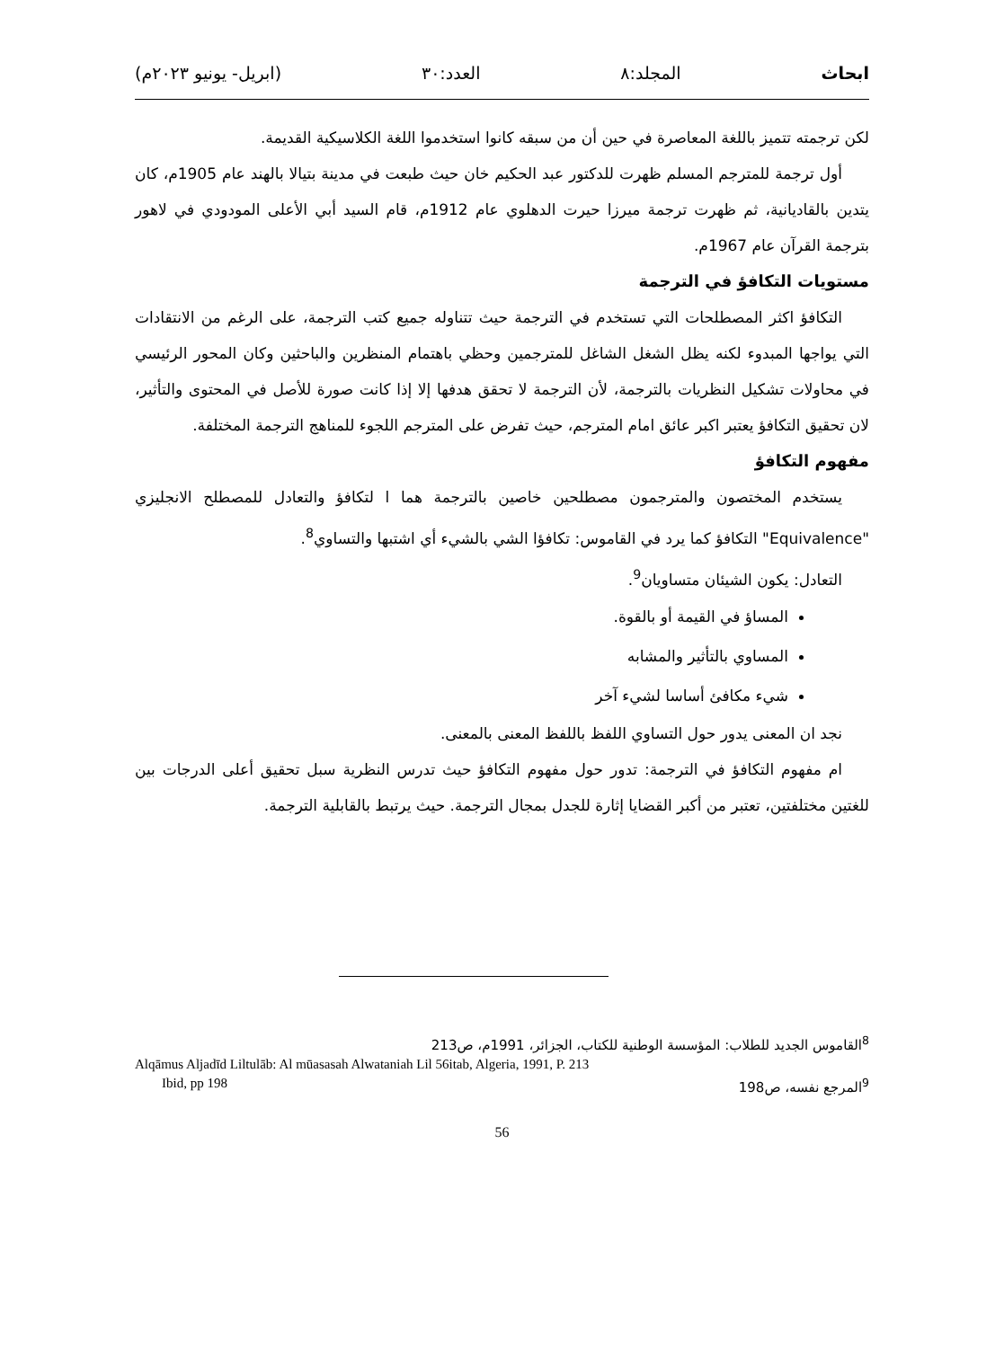ابحاث المجلد:٨ العدد:٣٠ (ابريل- يونيو ٢٠٢٣م)
لكن ترجمته تتميز باللغة المعاصرة في حين أن من سبقه كانوا استخدموا اللغة الكلاسيكية القديمة.
أول ترجمة للمترجم المسلم ظهرت للدكتور عبد الحكيم خان حيث طبعت في مدينة بتيالا بالهند عام 1905م، كان يتدين بالقاديانية، ثم ظهرت ترجمة ميرزا حيرت الدهلوي عام 1912م، قام السيد أبي الأعلى المودودي في لاهور بترجمة القرآن عام 1967م.
مستويات التكافؤ في الترجمة
التكافؤ اكثر المصطلحات التي تستخدم في الترجمة حيث تتناوله جميع كتب الترجمة، على الرغم من الانتقادات التي يواجها المبدوء لكنه يظل الشغل الشاغل للمترجمين وحظي باهتمام المنظرين والباحثين وكان المحور الرئيسي في محاولات تشكيل النظريات بالترجمة، لأن الترجمة لا تحقق هدفها إلا إذا كانت صورة للأصل في المحتوى والتأثير، لان تحقيق التكافؤ يعتبر اكبر عائق امام المترجم، حيث تفرض على المترجم اللجوء للمناهج الترجمة المختلفة.
مفهوم التكافؤ
يستخدم المختصون والمترجمون مصطلحين خاصين بالترجمة هما ا لتكافؤ والتعادل للمصطلح الانجليزي "Equivalence" التكافؤ كما يرد في القاموس: تكافؤا الشي بالشيء أي اشتبها والتساوي<sup>8</sup>.
التعادل: يكون الشيئان متساويان<sup>9</sup>.
المساؤ في القيمة أو بالقوة.
المساوي بالتأثير والمشابه
شيء مكافئ أساسا لشيء آخر
نجد ان المعنى يدور حول التساوي اللفظ باللفظ المعنى بالمعنى.
ام مفهوم التكافؤ في الترجمة: تدور حول مفهوم التكافؤ حيث تدرس النظرية سبل تحقيق أعلى الدرجات بين للغتين مختلفتين، تعتبر من أكبر القضايا إثارة للجدل بمجال الترجمة. حيث يرتبط بالقابلية الترجمة.
<sup>8</sup> القاموس الجديد للطلاب: المؤسسة الوطنية للكتاب، الجزائر، 1991م، ص213
Alqāmus Aljadīd Liltulāb: Al mūasasah Alwataniah Lil 56itab, Algeria, 1991, P. 213
<sup>9</sup> المرجع نفسه، ص198 Ibid, pp 198
56